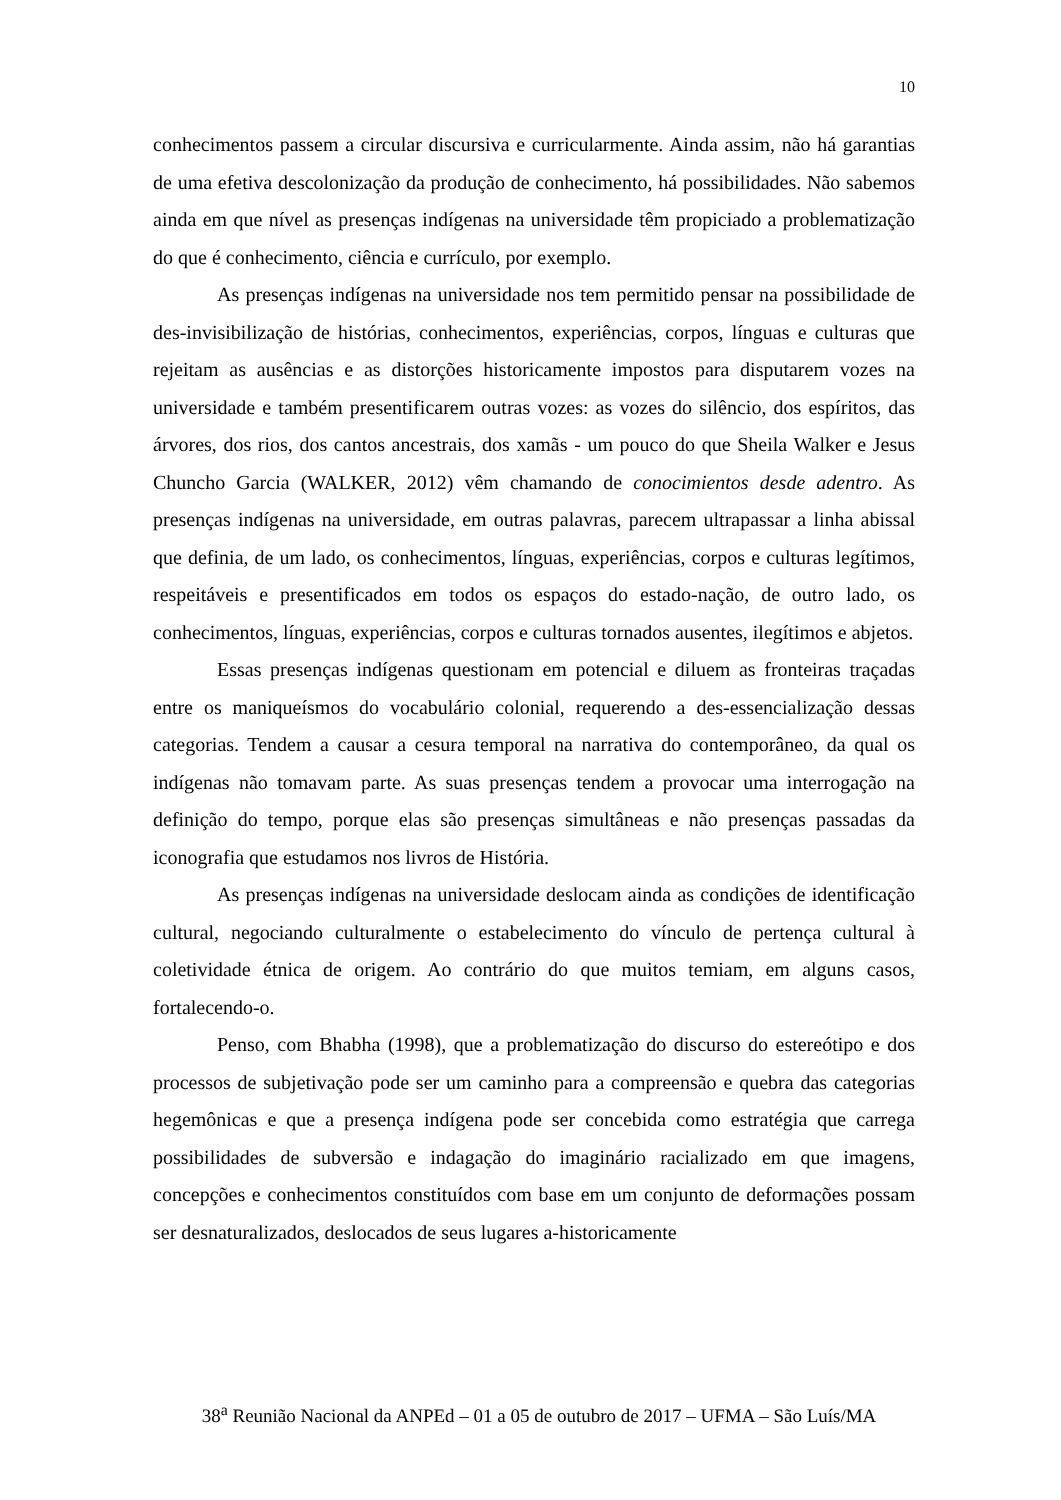10
conhecimentos passem a circular discursiva e curricularmente. Ainda assim, não há garantias de uma efetiva descolonização da produção de conhecimento, há possibilidades. Não sabemos ainda em que nível as presenças indígenas na universidade têm propiciado a problematização do que é conhecimento, ciência e currículo, por exemplo.
As presenças indígenas na universidade nos tem permitido pensar na possibilidade de des-invisibilização de histórias, conhecimentos, experiências, corpos, línguas e culturas que rejeitam as ausências e as distorções historicamente impostos para disputarem vozes na universidade e também presentificarem outras vozes: as vozes do silêncio, dos espíritos, das árvores, dos rios, dos cantos ancestrais, dos xamãs - um pouco do que Sheila Walker e Jesus Chuncho Garcia (WALKER, 2012) vêm chamando de conocimientos desde adentro. As presenças indígenas na universidade, em outras palavras, parecem ultrapassar a linha abissal que definia, de um lado, os conhecimentos, línguas, experiências, corpos e culturas legítimos, respeitáveis e presentificados em todos os espaços do estado-nação, de outro lado, os conhecimentos, línguas, experiências, corpos e culturas tornados ausentes, ilegítimos e abjetos.
Essas presenças indígenas questionam em potencial e diluem as fronteiras traçadas entre os maniqueísmos do vocabulário colonial, requerendo a des-essencialização dessas categorias. Tendem a causar a cesura temporal na narrativa do contemporâneo, da qual os indígenas não tomavam parte. As suas presenças tendem a provocar uma interrogação na definição do tempo, porque elas são presenças simultâneas e não presenças passadas da iconografia que estudamos nos livros de História.
As presenças indígenas na universidade deslocam ainda as condições de identificação cultural, negociando culturalmente o estabelecimento do vínculo de pertença cultural à coletividade étnica de origem. Ao contrário do que muitos temiam, em alguns casos, fortalecendo-o.
Penso, com Bhabha (1998), que a problematização do discurso do estereótipo e dos processos de subjetivação pode ser um caminho para a compreensão e quebra das categorias hegemônicas e que a presença indígena pode ser concebida como estratégia que carrega possibilidades de subversão e indagação do imaginário racializado em que imagens, concepções e conhecimentos constituídos com base em um conjunto de deformações possam ser desnaturalizados, deslocados de seus lugares a-historicamente
38<sup>a</sup> Reunião Nacional da ANPEd – 01 a 05 de outubro de 2017 – UFMA – São Luís/MA